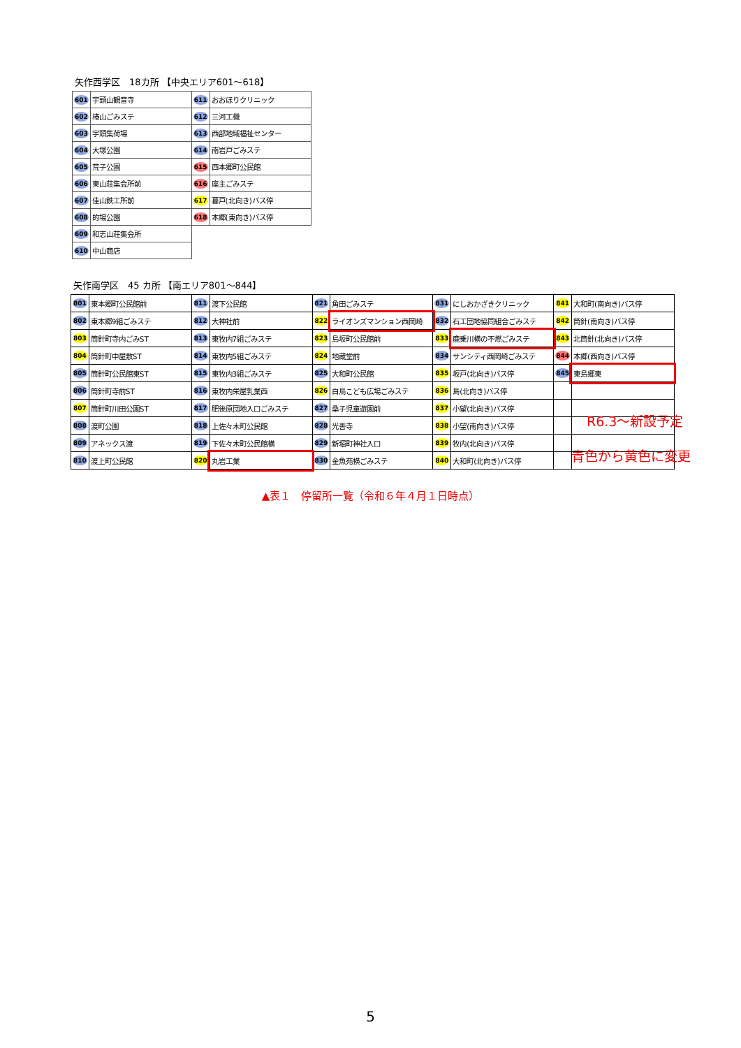矢作西学区　18カ所 【中央エリア601～618】
| 601 | 宇頭山観音寺 | 611 | おおほりクリニック |
| 602 | 椿山ごみステ | 612 | 三河工機 |
| 603 | 宇頭集荷場 | 613 | 西部地域福祉センター |
| 604 | 大塚公園 | 614 | 南岩戸ごみステ |
| 605 | 荒子公園 | 615 | 西本郷町公民館 |
| 606 | 東山荘集会所前 | 616 | 座主ごみステ |
| 607 | 佳山鉄工所前 | 617 | 暮戸(北向き)バス停 |
| 608 | 的場公園 | 618 | 本郷(東向き)バス停 |
| 609 | 和志山荘集会所 | | |
| 610 | 中山商店 | | |
矢作南学区　45 カ所 【南エリア801～844】
| 801 | 東本郷町公民館前 | 811 | 渡下公民館 | 821 | 角田ごみステ | 831 | にしおかざきクリニック | 841 | 大和町(南向き)バス停 |
| 802 | 東本郷9組ごみステ | 812 | 大神社前 | 822 | ライオンズマンション西岡崎 | 832 | 石工団地協同組合ごみステ | 842 | 筒針(南向き)バス停 |
| 803 | 筒針町寺内ごみST | 813 | 東牧内7組ごみステ | 823 | 島坂町公民館前 | 833 | 鹿乗川横の不燃ごみステ | 843 | 北筒針(北向き)バス停 |
| 804 | 筒針町中屋敷ST | 814 | 東牧内5組ごみステ | 824 | 地蔵堂前 | 834 | サンシティ西岡崎ごみステ | 844 | 本郷(西向き)バス停 |
| 805 | 筒針町公民館東ST | 815 | 東牧内3組ごみステ | 825 | 大和町公民館 | 835 | 坂戸(北向き)バス停 | 845 | 東島郷東 |
| 806 | 筒針町寺前ST | 816 | 東牧内栄屋乳業西 | 826 | 白鳥こども広場ごみステ | 836 | 島(北向き)バス停 | | |
| 807 | 筒針町川田公園ST | 817 | 肥後原団地入口ごみステ | 827 | 桑子児童遊園前 | 837 | 小望(北向き)バス停 | | |
| 808 | 渡町公園 | 818 | 上佐々木町公民館 | 828 | 光善寺 | 838 | 小望(南向き)バス停 | | |
| 809 | アネックス渡 | 819 | 下佐々木町公民館横 | 829 | 新堀町神社入口 | 839 | 牧内(北向き)バス停 | | |
| 810 | 渡上町公民館 | 820 | 丸岩工業 | 830 | 金魚苑横ごみステ | 840 | 大和町(北向き)バス停 | | |
R6.3～新設予定
青色から黄色に変更
▲表１　停留所一覧（令和６年４月１日時点）
5